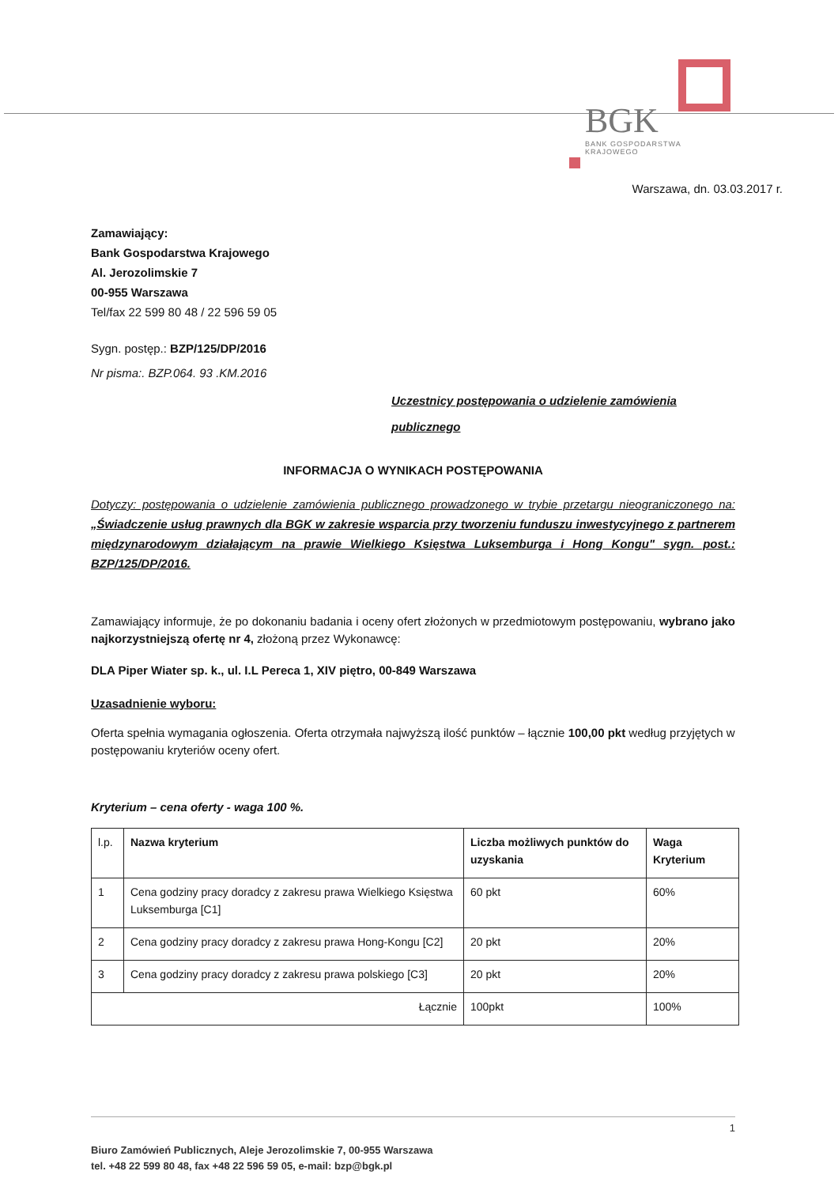BGK
BANK GOSPODARSTWA
KRAJOWEGO
Warszawa, dn. 03.03.2017 r.
Zamawiający:
Bank Gospodarstwa Krajowego
Al. Jerozolimskie 7
00-955 Warszawa
Tel/fax 22 599 80 48 / 22 596 59 05
Sygn. postęp.: BZP/125/DP/2016
Nr pisma:. BZP.064. 93 .KM.2016
Uczestnicy postępowania o udzielenie zamówienia
publicznego
INFORMACJA O WYNIKACH POSTĘPOWANIA
Dotyczy: postępowania o udzielenie zamówienia publicznego prowadzonego w trybie przetargu nieograniczonego na: „Świadczenie usług prawnych dla BGK w zakresie wsparcia przy tworzeniu funduszu inwestycyjnego z partnerem międzynarodowym działającym na prawie Wielkiego Księstwa Luksemburga i Hong Kongu" sygn. post.: BZP/125/DP/2016.
Zamawiający informuje, że po dokonaniu badania i oceny ofert złożonych w przedmiotowym postępowaniu, wybrano jako najkorzystniejszą ofertę nr 4, złożoną przez Wykonawcę:
DLA Piper Wiater sp. k., ul. I.L Pereca 1, XIV piętro, 00-849 Warszawa
Uzasadnienie wyboru:
Oferta spełnia wymagania ogłoszenia. Oferta otrzymała najwyższą ilość punktów – łącznie 100,00 pkt według przyjętych w postępowaniu kryteriów oceny ofert.
Kryterium – cena oferty - waga 100 %.
| l.p. | Nazwa kryterium | Liczba możliwych punktów do uzyskania | Waga Kryterium |
| --- | --- | --- | --- |
| 1 | Cena godziny pracy doradcy z zakresu prawa Wielkiego Księstwa Luksemburga [C1] | 60 pkt | 60% |
| 2 | Cena godziny pracy doradcy z zakresu prawa Hong-Kongu [C2] | 20 pkt | 20% |
| 3 | Cena godziny pracy doradcy z zakresu prawa polskiego [C3] | 20 pkt | 20% |
| Łącznie | | 100pkt | 100% |
1 Biuro Zamówień Publicznych, Aleje Jerozolimskie 7, 00-955 Warszawa
tel. +48 22 599 80 48, fax +48 22 596 59 05, e-mail: bzp@bgk.pl